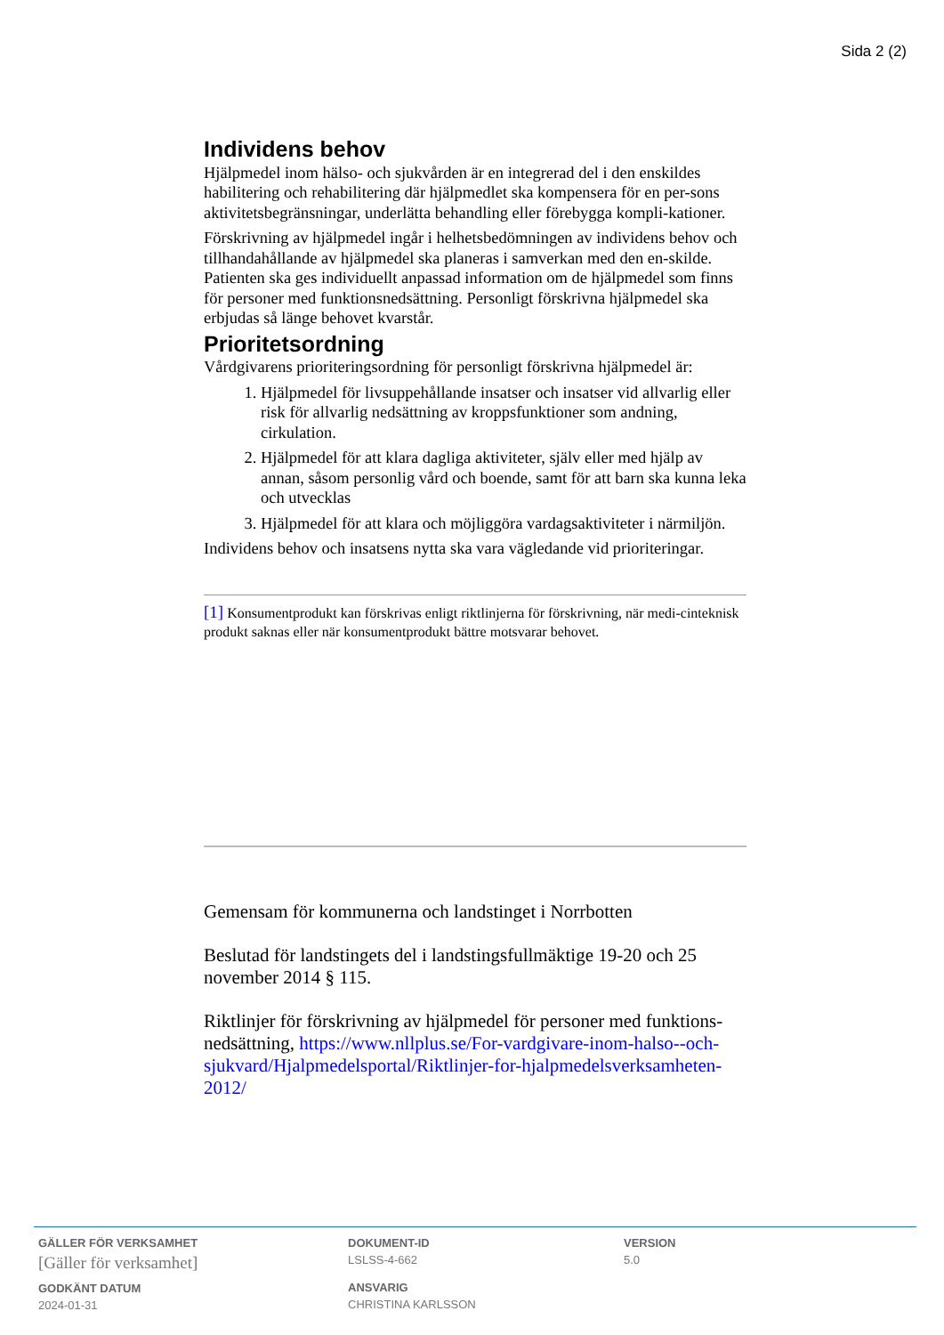Sida 2 (2)
Individens behov
Hjälpmedel inom hälso- och sjukvården är en integrerad del i den enskildes habilitering och rehabilitering där hjälpmedlet ska kompensera för en per-sons aktivitetsbegränsningar, underlätta behandling eller förebygga kompli-kationer.
Förskrivning av hjälpmedel ingår i helhetsbedömningen av individens behov och tillhandahållande av hjälpmedel ska planeras i samverkan med den en-skilde. Patienten ska ges individuellt anpassad information om de hjälpmedel som finns för personer med funktionsnedsättning. Personligt förskrivna hjälpmedel ska erbjudas så länge behovet kvarstår.
Prioritetsordning
Vårdgivarens prioriteringsordning för personligt förskrivna hjälpmedel är:
1. Hjälpmedel för livsuppehållande insatser och insatser vid allvarlig eller risk för allvarlig nedsättning av kroppsfunktioner som andning, cirkulation.
2. Hjälpmedel för att klara dagliga aktiviteter, själv eller med hjälp av annan, såsom personlig vård och boende, samt för att barn ska kunna leka och utvecklas
3. Hjälpmedel för att klara och möjliggöra vardagsaktiviteter i närmiljön.
Individens behov och insatsens nytta ska vara vägledande vid prioriteringar.
[1] Konsumentprodukt kan förskrivas enligt riktlinjerna för förskrivning, när medi-cinteknisk produkt saknas eller när konsumentprodukt bättre motsvarar behovet.
Gemensam för kommunerna och landstinget i Norrbotten
Beslutad för landstingets del i landstingsfullmäktige 19-20 och 25 november 2014 § 115.
Riktlinjer för förskrivning av hjälpmedel för personer med funktions-nedsättning, https://www.nllplus.se/For-vardgivare-inom-halso--och-sjukvard/Hjalpmedelsportal/Riktlinjer-for-hjalpmedelsverksamheten-2012/
GÄLLER FÖR VERKSAMHET
[Gäller för verksamhet]
GODKÄNT DATUM
2024-01-31
DOKUMENT-ID
LSLSS-4-662
ANSVARIG
CHRISTINA KARLSSON
VERSION
5.0